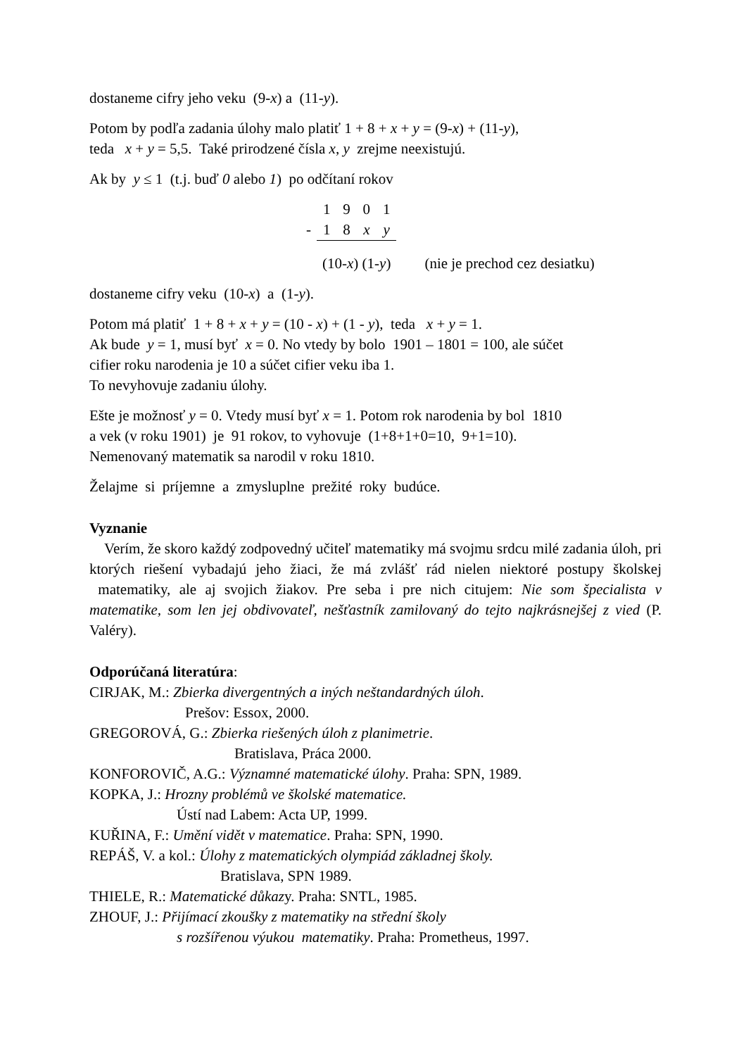dostaneme cifry jeho veku (9-x) a (11-y).
Potom by podľa zadania úlohy malo platiť 1 + 8 + x + y = (9-x) + (11-y),
teda x + y = 5,5. Také prirodzené čísla x, y zrejme neexistujú.
Ak by y ≤ 1 (t.j. buď 0 alebo 1) po odčítaní rokov
| | 1 | 9 | 0 | 1 | |
| - | 1 | 8 | x | y | |
| | (10- x ) (1- y ) | | | | (nie je prechod cez desiatku) |
dostaneme cifry veku (10-x) a (1-y).
Potom má platiť 1 + 8 + x + y = (10 - x) + (1 - y), teda x + y = 1.
Ak bude y = 1, musí byť x = 0. No vtedy by bolo 1901 – 1801 = 100, ale súčet
cifier roku narodenia je 10 a súčet cifier veku iba 1.
To nevyhovuje zadaniu úlohy.
Ešte je možnosť y = 0. Vtedy musí byť x = 1. Potom rok narodenia by bol 1810
a vek (v roku 1901) je 91 rokov, to vyhovuje (1+8+1+0=10, 9+1=10).
Nemenovaný matematik sa narodil v roku 1810.
Želajme si príjemne a zmysluplne prežité roky budúce.
Vyznanie
Verím, že skoro každý zodpovedný učiteľ matematiky má svojmu srdcu milé zadania úloh, pri ktorých riešení vybadajú jeho žiaci, že má zvlášť rád nielen niektoré postupy školskej matematiky, ale aj svojich žiakov. Pre seba i pre nich citujem: Nie som špecialista v matematike, som len jej obdivovateľ, nešťastník zamilovaný do tejto najkrásnejšej z vied (P. Valéry).
Odporúčaná literatúra:
CIRJAK, M.: Zbierka divergentných a iných neštandardných úloh.
Prešov: Essox, 2000.
GREGOROVÁ, G.: Zbierka riešených úloh z planimetrie.
Bratislava, Práca 2000.
KONFOROVIČ, A.G.: Významné matematické úlohy. Praha: SPN, 1989.
KOPKA, J.: Hrozny problémů ve školské matematice.
Ústí nad Labem: Acta UP, 1999.
KUŘINA, F.: Umění vidět v matematice. Praha: SPN, 1990.
REPÁŠ, V. a kol.: Úlohy z matematických olympiád základnej školy.
Bratislava, SPN 1989.
THIELE, R.: Matematické důkazy. Praha: SNTL, 1985.
ZHOUF, J.: Přijímací zkoušky z matematiky na střední školy
s rozšířenou výukou matematiky. Praha: Prometheus, 1997.